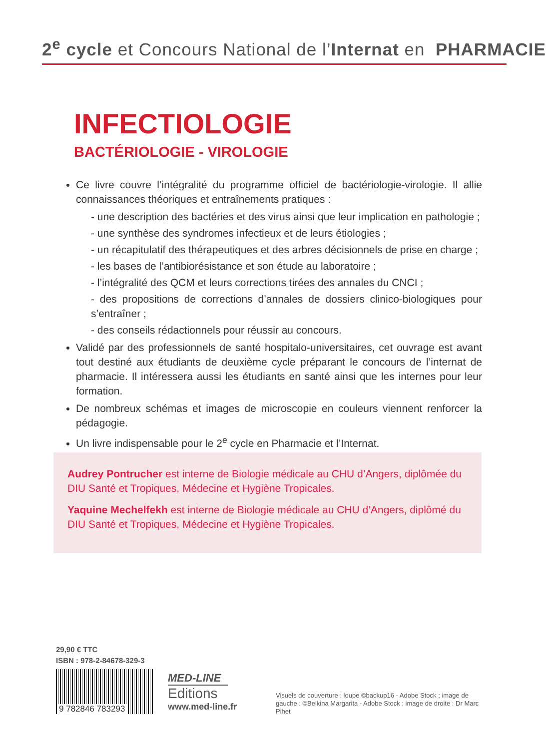2<sup>e</sup> cycle et Concours National de l’Internat en PHARMACIE
INFECTIOLOGIE
BACTÉRIOLOGIE - VIROLOGIE
Ce livre couvre l’intégralité du programme officiel de bactériologie-virologie. Il allie connaissances théoriques et entraînements pratiques :
- une description des bactéries et des virus ainsi que leur implication en pathologie ;
- une synthèse des syndromes infectieux et de leurs étiologies ;
- un récapitulatif des thérapeutiques et des arbres décisionnels de prise en charge ;
- les bases de l’antibiorésistance et son étude au laboratoire ;
- l’intégralité des QCM et leurs corrections tirées des annales du CNCI ;
- des propositions de corrections d’annales de dossiers clinico-biologiques pour s’entraîner ;
- des conseils rédactionnels pour réussir au concours.
Validé par des professionnels de santé hospitalo-universitaires, cet ouvrage est avant tout destiné aux étudiants de deuxième cycle préparant le concours de l’internat de pharmacie. Il intéressera aussi les étudiants en santé ainsi que les internes pour leur formation.
De nombreux schémas et images de microscopie en couleurs viennent renforcer la pédagogie.
Un livre indispensable pour le 2<sup>e</sup> cycle en Pharmacie et l’Internat.
Audrey Pontrucher est interne de Biologie médicale au CHU d’Angers, diplômée du DIU Santé et Tropiques, Médecine et Hygiène Tropicales.
Yaquine Mechelfekh est interne de Biologie médicale au CHU d’Angers, diplômé du DIU Santé et Tropiques, Médecine et Hygiène Tropicales.
29,90 € TTC
ISBN : 978-2-84678-329-3
9 782846 783293
MED-LINE
Editions
www.med-line.fr
Visuels de couverture : loupe ©backup16 - Adobe Stock ; image de gauche : ©Belkina Margarita - Adobe Stock ; image de droite : Dr Marc Pihet